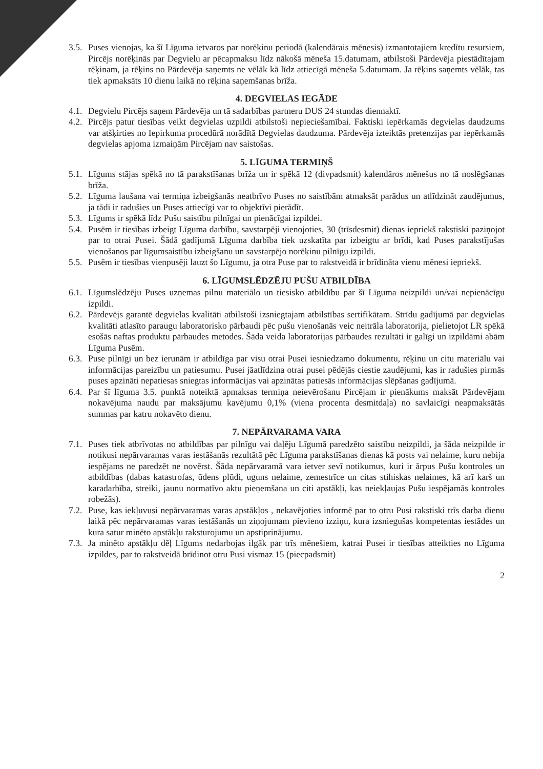3.5. Puses vienojas, ka šī Līguma ietvaros par norēķinu periodā (kalendārais mēnesis) izmantotajiem kredītu resursiem, Pircējs norēķinās par Degvielu ar pēcapmaksu līdz nākošā mēneša 15.datumam, atbilstoši Pārdevēja piestādītajam rēķinam, ja rēķins no Pārdevēja saņemts ne vēlāk kā līdz attiecīgā mēneša 5.datumam. Ja rēķins saņemts vēlāk, tas tiek apmaksāts 10 dienu laikā no rēķina saņemšanas brīža.
4. DEGVIELAS IEGĀDE
4.1. Degvielu Pircējs saņem Pārdevēja un tā sadarbības partneru DUS 24 stundas diennaktī.
4.2. Pircējs patur tiesības veikt degvielas uzpildi atbilstoši nepieciešamībai. Faktiski iepērkamās degvielas daudzums var atšķirties no Iepirkuma procedūrā norādītā Degvielas daudzuma. Pārdevēja izteiktās pretenzijas par iepērkamās degvielas apjoma izmaiņām Pircējam nav saistošas.
5. LĪGUMA TERMIŅŠ
5.1. Līgums stājas spēkā no tā parakstīšanas brīža un ir spēkā 12 (divpadsmit) kalendāros mēnešus no tā noslēgšanas brīža.
5.2. Līguma laušana vai termiņa izbeigšanās neatbrīvo Puses no saistībām atmaksāt parādus un atlīdzināt zaudējumus, ja tādi ir radušies un Puses attiecīgi var to objektīvi pierādīt.
5.3. Līgums ir spēkā līdz Pušu saistību pilnīgai un pienācīgai izpildei.
5.4. Pusēm ir tiesības izbeigt Līguma darbību, savstarpēji vienojoties, 30 (trīsdesmit) dienas iepriekš rakstiski paziņojot par to otrai Pusei. Šādā gadījumā Līguma darbība tiek uzskatīta par izbeigtu ar brīdi, kad Puses parakstījušas vienošanos par līgumsaistību izbeigšanu un savstarpējo norēķinu pilnīgu izpildi.
5.5. Pusēm ir tiesības vienpusēji lauzt šo Līgumu, ja otra Puse par to rakstveidā ir brīdināta vienu mēnesi iepriekš.
6. LĪGUMSLĒDZĒJU PUŠU ATBILDĪBA
6.1. Līgumslēdzēju Puses uzņemas pilnu materiālo un tiesisko atbildību par šī Līguma neizpildi un/vai nepienācīgu izpildi.
6.2. Pārdevējs garantē degvielas kvalitāti atbilstoši izsniegtajam atbilstības sertifikātam. Strīdu gadījumā par degvielas kvalitāti atlasīto paraugu laboratorisko pārbaudi pēc pušu vienošanās veic neitrāla laboratorija, pielietojot LR spēkā esošās naftas produktu pārbaudes metodes. Šāda veida laboratorijas pārbaudes rezultāti ir galīgi un izpildāmi abām Līguma Pusēm.
6.3. Puse pilnīgi un bez ierunām ir atbildīga par visu otrai Pusei iesniedzamo dokumentu, rēķinu un citu materiālu vai informācijas pareizību un patiesumu. Pusei jāatlīdzina otrai pusei pēdējās ciestie zaudējumi, kas ir radušies pirmās puses apzināti nepatiesas sniegtas informācijas vai apzinātas patiesās informācijas slēpšanas gadījumā.
6.4. Par šī līguma 3.5. punktā noteiktā apmaksas termiņa neievērošanu Pircējam ir pienākums maksāt Pārdevējam nokavējuma naudu par maksājumu kavējumu 0,1% (viena procenta desmitdaļa) no savlaicīgi neapmaksātās summas par katru nokavēto dienu.
7. NEPĀRVARAMA VARA
7.1. Puses tiek atbrīvotas no atbildības par pilnīgu vai daļēju Līgumā paredzēto saistību neizpildi, ja šāda neizpilde ir notikusi nepārvaramas varas iestāšanās rezultātā pēc Līguma parakstīšanas dienas kā posts vai nelaime, kuru nebija iespējams ne paredzēt ne novērst. Šāda nepārvaramā vara ietver sevī notikumus, kuri ir ārpus Pušu kontroles un atbildības (dabas katastrofas, ūdens plūdi, uguns nelaime, zemestrīce un citas stihiskas nelaimes, kā arī karš un karadarbība, streiki, jaunu normatīvo aktu pieņemšana un citi apstākļi, kas neiekļaujas Pušu iespējamās kontroles robežās).
7.2. Puse, kas iekļuvusi nepārvaramas varas apstākļos , nekavējoties informē par to otru Pusi rakstiski trīs darba dienu laikā pēc nepārvaramas varas iestāšanās un ziņojumam pievieno izziņu, kura izsniegušas kompetentas iestādes un kura satur minēto apstākļu raksturojumu un apstiprinājumu.
7.3. Ja minēto apstākļu dēļ Līgums nedarbojas ilgāk par trīs mēnešiem, katrai Pusei ir tiesības atteikties no Līguma izpildes, par to rakstveidā brīdinot otru Pusi vismaz 15 (piecpadsmit)
2